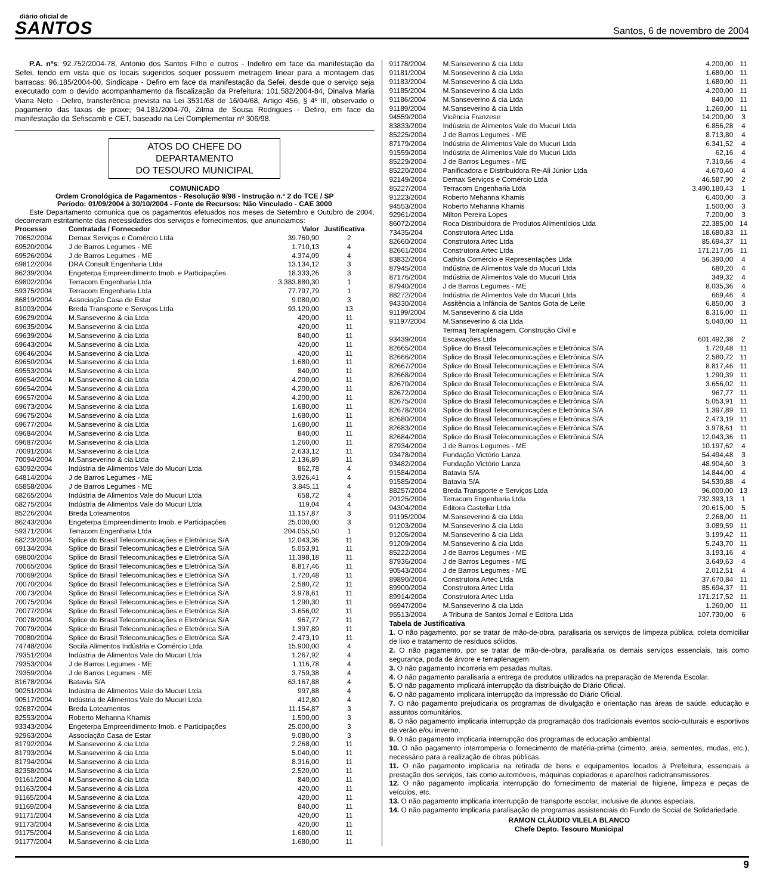diário oficial de
SANTOS
Santos, 6 de novembro de 2004
P.A. nºs: 92.752/2004-78, Antonio dos Santos Filho e outros - Indefiro em face da manifestação da Sefei, tendo em vista que os locais sugeridos sequer possuem metragem linear para a montagem das barracas; 96.185/2004-00, Sindicape - Defiro em face da manifestação da Sefei, desde que o serviço seja executado com o devido acompanhamento da fiscalização da Prefeitura; 101.582/2004-84, Dinalva Maria Viana Neto - Defiro, transferência prevista na Lei 3531/68 de 16/04/68, Artigo 456, § 4º III, observado o pagamento das taxas de praxe; 94.181/2004-70, Zilma de Sousa Rodrigues - Defiro, em face da manifestação da Sefiscamb e CET, baseado na Lei Complementar nº 306/98.
ATOS DO CHEFE DO DEPARTAMENTO
DO TESOURO MUNICIPAL
COMUNICADO
Ordem Cronológica de Pagamentos - Resolução 9/98 - Instrução n.º 2 do TCE / SP
Período: 01/09/2004 à 30/10/2004 - Fonte de Recursos: Não Vinculado - CAE 3000
Este Departamento comunica que os pagamentos efetuados nos meses de Setembro e Outubro de 2004, decorreram estritamente das necessidades dos serviços e fornecimentos, que anunciamos:
| Processo | Contratada / Fornecedor | Valor | Justificativa |
| --- | --- | --- | --- |
| 70652/2004 | Demax Serviços e Comércio Ltda | 39.760,90 | 2 |
| 69520/2004 | J de Barros Legumes - ME | 1.710,13 | 4 |
| 69526/2004 | J de Barros Legumes - ME | 4.374,09 | 4 |
| 69812/2004 | DRA Consult Engenharia Ltda | 13.134,12 | 3 |
| 86239/2004 | Engeterpa Empreendimento Imob. e Participações | 18.333,26 | 3 |
| 69802/2004 | Terracom Engenharia Ltda | 3.383.880,30 | 1 |
| 59375/2004 | Terracom Engenharia Ltda | 77.797,79 | 1 |
| 86819/2004 | Associação Casa de Estar | 9.080,00 | 3 |
| 81003/2004 | Breda Transporte e Serviços Ltda | 93.120,00 | 13 |
| 69629/2004 | M.Sanseverino & cia Ltda | 420,00 | 11 |
| 69635/2004 | M.Sanseverino & cia Ltda | 420,00 | 11 |
| 69639/2004 | M.Sanseverino & cia Ltda | 840,00 | 11 |
| 69643/2004 | M.Sanseverino & cia Ltda | 420,00 | 11 |
| 69646/2004 | M.Sanseverino & cia Ltda | 420,00 | 11 |
| 69650/2004 | M.Sanseverino & cia Ltda | 1.680,00 | 11 |
| 69553/2004 | M.Sanseverino & cia Ltda | 840,00 | 11 |
| 69654/2004 | M.Sanseverino & cia Ltda | 4.200,00 | 11 |
| 69654/2004 | M.Sanseverino & cia Ltda | 4.200,00 | 11 |
| 69657/2004 | M.Sanseverino & cia Ltda | 4.200,00 | 11 |
| 69673/2004 | M.Sanseverino & cia Ltda | 1.680,00 | 11 |
| 69675/2004 | M.Sanseverino & cia Ltda | 1.680,00 | 11 |
| 69677/2004 | M.Sanseverino & cia Ltda | 1.680,00 | 11 |
| 69684/2004 | M.Sanseverino & cia Ltda | 840,00 | 11 |
| 69687/2004 | M.Sanseverino & cia Ltda | 1.260,00 | 11 |
| 70091/2004 | M.Sanseverino & cia Ltda | 2.633,12 | 11 |
| 70094/2004 | M.Sanseverino & cia Ltda | 2.136,89 | 11 |
| 63092/2004 | Indústria de Alimentos Vale do Mucuri Ltda | 862,78 | 4 |
| 64814/2004 | J de Barros Legumes - ME | 3.926,41 | 4 |
| 65858/2004 | J de Barros Legumes - ME | 3.845,11 | 4 |
| 68265/2004 | Indústria de Alimentos Vale do Mucuri Ltda | 658,72 | 4 |
| 68275/2004 | Indústria de Alimentos Vale do Mucuri Ltda | 119,04 | 4 |
| 85226/2004 | Breda Loteamentos | 11.157,87 | 3 |
| 86243/2004 | Engeterpa Empreendimento Imob. e Participações | 25.000,00 | 3 |
| 59371/2004 | Terracom Engenharia Ltda | 204.055,50 | 1 |
| 68223/2004 | Splice do Brasil Telecomunicações e Eletrônica S/A | 12.043,36 | 11 |
| 69134/2004 | Splice do Brasil Telecomunicações e Eletrônica S/A | 5.053,91 | 11 |
| 69800/2004 | Splice do Brasil Telecomunicações e Eletrônica S/A | 11.398,18 | 11 |
| 70065/2004 | Splice do Brasil Telecomunicações e Eletrônica S/A | 8.817,46 | 11 |
| 70069/2004 | Splice do Brasil Telecomunicações e Eletrônica S/A | 1.720,48 | 11 |
| 70070/2004 | Splice do Brasil Telecomunicações e Eletrônica S/A | 2.580,72 | 11 |
| 70073/2004 | Splice do Brasil Telecomunicações e Eletrônica S/A | 3.978,61 | 11 |
| 70075/2004 | Splice do Brasil Telecomunicações e Eletrônica S/A | 1.290,30 | 11 |
| 70077/2004 | Splice do Brasil Telecomunicações e Eletrônica S/A | 3.656,02 | 11 |
| 70078/2004 | Splice do Brasil Telecomunicações e Eletrônica S/A | 967,77 | 11 |
| 70079/2004 | Splice do Brasil Telecomunicações e Eletrônica S/A | 1.397,89 | 11 |
| 70080/2004 | Splice do Brasil Telecomunicações e Eletrônica S/A | 2.473,19 | 11 |
| 74748/2004 | Socila Alimentos Indústria e Comércio Ltda | 15.900,00 | 4 |
| 79351/2004 | Indústria de Alimentos Vale do Mucuri Ltda | 1.267,92 | 4 |
| 79353/2004 | J de Barros Legumes - ME | 1.116,78 | 4 |
| 79359/2004 | J de Barros Legumes - ME | 3.759,38 | 4 |
| 81678/2004 | Batavia S/A | 63.167,88 | 4 |
| 90251/2004 | Indústria de Alimentos Vale do Mucuri Ltda | 997,88 | 4 |
| 90517/2004 | Indústria de Alimentos Vale do Mucuri Ltda | 412,80 | 4 |
| 92687/2004 | Breda Loteamentos | 11.154,87 | 3 |
| 82553/2004 | Roberto Mehanna Khamis | 1.500,00 | 3 |
| 93343/2004 | Engeterpa Empreendimento Imob. e Participações | 25.000,00 | 3 |
| 92963/2004 | Associação Casa de Estar | 9.080,00 | 3 |
| 81792/2004 | M.Sanseverino & cia Ltda | 2.268,00 | 11 |
| 81793/2004 | M.Sanseverino & cia Ltda | 5.040,00 | 11 |
| 81794/2004 | M.Sanseverino & cia Ltda | 8.316,00 | 11 |
| 82358/2004 | M.Sanseverino & cia Ltda | 2.520,00 | 11 |
| 91161/2004 | M.Sanseverino & cia Ltda | 840,00 | 11 |
| 91163/2004 | M.Sanseverino & cia Ltda | 420,00 | 11 |
| 91165/2004 | M.Sanseverino & cia Ltda | 420,00 | 11 |
| 91169/2004 | M.Sanseverino & cia Ltda | 840,00 | 11 |
| 91171/2004 | M.Sanseverino & cia Ltda | 420,00 | 11 |
| 91173/2004 | M.Sanseverino & cia Ltda | 420,00 | 11 |
| 91175/2004 | M.Sanseverino & cia Ltda | 1.680,00 | 11 |
| 91177/2004 | M.Sanseverino & cia Ltda | 1.680,00 | 11 |
| 91178/2004 | M.Sanseverino & cia Ltda | 4.200,00 | 11 |
| 91181/2004 | M.Sanseverino & cia Ltda | 1.680,00 | 11 |
| 91183/2004 | M.Sanseverino & cia Ltda | 1.680,00 | 11 |
| 91185/2004 | M.Sanseverino & cia Ltda | 4.200,00 | 11 |
| 91186/2004 | M.Sanseverino & cia Ltda | 840,00 | 11 |
| 91189/2004 | M.Sanseverino & cia Ltda | 1.260,00 | 11 |
| 94559/2004 | Vicência Franzese | 14.200,00 | 3 |
| 83833/2004 | Indústria de Alimentos Vale do Mucuri Ltda | 6.856,28 | 4 |
| 85225/2004 | J de Barros Legumes - ME | 8.713,80 | 4 |
| 87179/2004 | Indústria de Alimentos Vale do Mucuri Ltda | 6.341,52 | 4 |
| 91559/2004 | Indústria de Alimentos Vale do Mucuri Ltda | 62,16 | 4 |
| 85229/2004 | J de Barros Legumes - ME | 7.310,66 | 4 |
| 85220/2004 | Panificadora e Distribuidora Re-Ali Júnior Ltda | 4.670,40 | 4 |
| 92149/2004 | Demax Serviços e Comércio Ltda | 46.587,90 | 2 |
| 85227/2004 | Terracom Engenharia Ltda | 3.490.180,43 | 1 |
| 91223/2004 | Roberto Mehanna Khamis | 6.400,00 | 3 |
| 94553/2004 | Roberto Mehanna Khamis | 1.500,00 | 3 |
| 92961/2004 | Milton Pereira Lopes | 7.200,00 | 3 |
| 86072/2004 | Roca Distribuidora de Produtos Alimentícios Ltda | 22.385,00 | 14 |
| 73435/204 | Construtora Artec Ltda | 18.680,83 | 11 |
| 82660/2004 | Construtora Artec Ltda | 85.694,37 | 11 |
| 82661/2004 | Construtora Artec Ltda | 171.217,05 | 11 |
| 83832/2004 | Cathita Comércio e Representações Ltda | 56.390,00 | 4 |
| 87945/2004 | Indústria de Alimentos Vale do Mucuri Ltda | 680,20 | 4 |
| 87176/2004 | Indústria de Alimentos Vale do Mucuri Ltda | 349,32 | 4 |
| 87940/2004 | J de Barros Legumes - ME | 8.035,36 | 4 |
| 88272/2004 | Indústria de Alimentos Vale do Mucuri Ltda | 669,46 | 4 |
| 94330/2004 | Assitência a Infância de Santos Gota de Leite | 6.850,00 | 3 |
| 91199/2004 | M.Sanseverino & cia Ltda | 8.316,00 | 11 |
| 91197/2004 | M.Sanseverino & cia Ltda | 5.040,00 | 11 |
| 93439/2004 | Termaq Terraplenagem, Construção Civil e Escavações Ltda | 601.492,38 | 2 |
| 82665/2004 | Splice do Brasil Telecomunicações e Eletrônica S/A | 1.720,48 | 11 |
| 82666/2004 | Splice do Brasil Telecomunicações e Eletrônica S/A | 2.580,72 | 11 |
| 82667/2004 | Splice do Brasil Telecomunicações e Eletrônica S/A | 8.817,46 | 11 |
| 82668/2004 | Splice do Brasil Telecomunicações e Eletrônica S/A | 1.290,39 | 11 |
| 82670/2004 | Splice do Brasil Telecomunicações e Eletrônica S/A | 3.656,02 | 11 |
| 82672/2004 | Splice do Brasil Telecomunicações e Eletrônica S/A | 967,77 | 11 |
| 82675/2004 | Splice do Brasil Telecomunicações e Eletrônica S/A | 5.053,91 | 11 |
| 82678/2004 | Splice do Brasil Telecomunicações e Eletrônica S/A | 1.397,89 | 11 |
| 82680/2004 | Splice do Brasil Telecomunicações e Eletrônica S/A | 2.473,19 | 11 |
| 82683/2004 | Splice do Brasil Telecomunicações e Eletrônica S/A | 3.978,61 | 11 |
| 82684/2004 | Splice do Brasil Telecomunicações e Eletrônica S/A | 12.043,36 | 11 |
| 87934/2004 | J de Barros Legumes - ME | 10.197,62 | 4 |
| 93478/2004 | Fundação Victório Lanza | 54.494,48 | 3 |
| 93482/2004 | Fundação Victório Lanza | 48.904,60 | 3 |
| 91584/2004 | Batavia S/A | 14.844,00 | 4 |
| 91585/2004 | Batavia S/A | 54.530,88 | 4 |
| 88257/2004 | Breda Transporte e Serviços Ltda | 96.000,00 | 13 |
| 20125/2004 | Terracom Engenharia Ltda | 732.393,13 | 1 |
| 94304/2004 | Editora Castellar Ltda | 20.615,00 | 5 |
| 91195/2004 | M.Sanseverino & cia Ltda | 2.268,00 | 11 |
| 91203/2004 | M.Sanseverino & cia Ltda | 3.089,59 | 11 |
| 91205/2004 | M.Sanseverino & cia Ltda | 3.199,42 | 11 |
| 91209/2004 | M.Sanseverino & cia Ltda | 5.243,70 | 11 |
| 85222/2004 | J de Barros Legumes - ME | 3.193,16 | 4 |
| 87936/2004 | J de Barros Legumes - ME | 3.649,63 | 4 |
| 90543/2004 | J de Barros Legumes - ME | 2.012,51 | 4 |
| 89890/2004 | Construtora Artec Ltda | 37.670,84 | 11 |
| 89900/2004 | Construtora Artec Ltda | 85.694,37 | 11 |
| 89914/2004 | Construtora Artec Ltda | 171.217,52 | 11 |
| 96947/2004 | M.Sanseverino & cia Ltda | 1.260,00 | 11 |
| 95513/2004 | A Tribuna de Santos Jornal e Editora Ltda | 107.730,00 | 6 |
Tabela de Justificativa
1. O não pagamento, por se tratar de mão-de-obra, paralisaria os serviços de limpeza pública, coleta domiciliar de lixo e tratamento de resíduos sólidos.
2. O não pagamento, por se tratar de mão-de-obra, paralisaria os demais serviços essenciais, tais como segurança, poda de árvore e terraplenagem.
3. O não pagamento incorreria em pesadas multas.
4. O não pagamento paralisaria a entrega de produtos utilizados na preparação de Merenda Escolar.
5. O não pagamento implicará interrupção da distribuição do Diário Oficial.
6. O não pagamento implicara interrupção da impressão do Diário Oficial.
7. O não pagamento prejudicaria os programas de divulgação e orientação nas áreas de saúde, educação e assuntos comunitários.
8. O não pagamento implicaria interrupção da programação dos tradicionais eventos socio-culturais e esportivos de verão e/ou inverno.
9. O não pagamento implicaria interrupção dos programas de educação ambiental.
10. O não pagamento interromperia o fornecimento de matéria-prima (cimento, areia, sementes, mudas, etc.), necessário para a realização de obras públicas.
11. O não pagamento implicaria na retirada de bens e equipamentos locados à Prefeitura, essenciais a prestação dos serviços, tais como automóveis, máquinas copiadoras e aparelhos radiotransmissores.
12. O não pagamento implicaria interrupção do fornecimento de material de higiene, limpeza e peças de veículos, etc.
13. O não pagamento implicaria interrupção de transporte escolar, inclusive de alunos especiais.
14. O não pagamento implicaria paralisação de programas assistenciais do Fundo de Social de Solidariedade.
RAMON CLÁUDIO VILELA BLANCO
Chefe Depto. Tesouro Municipal
9